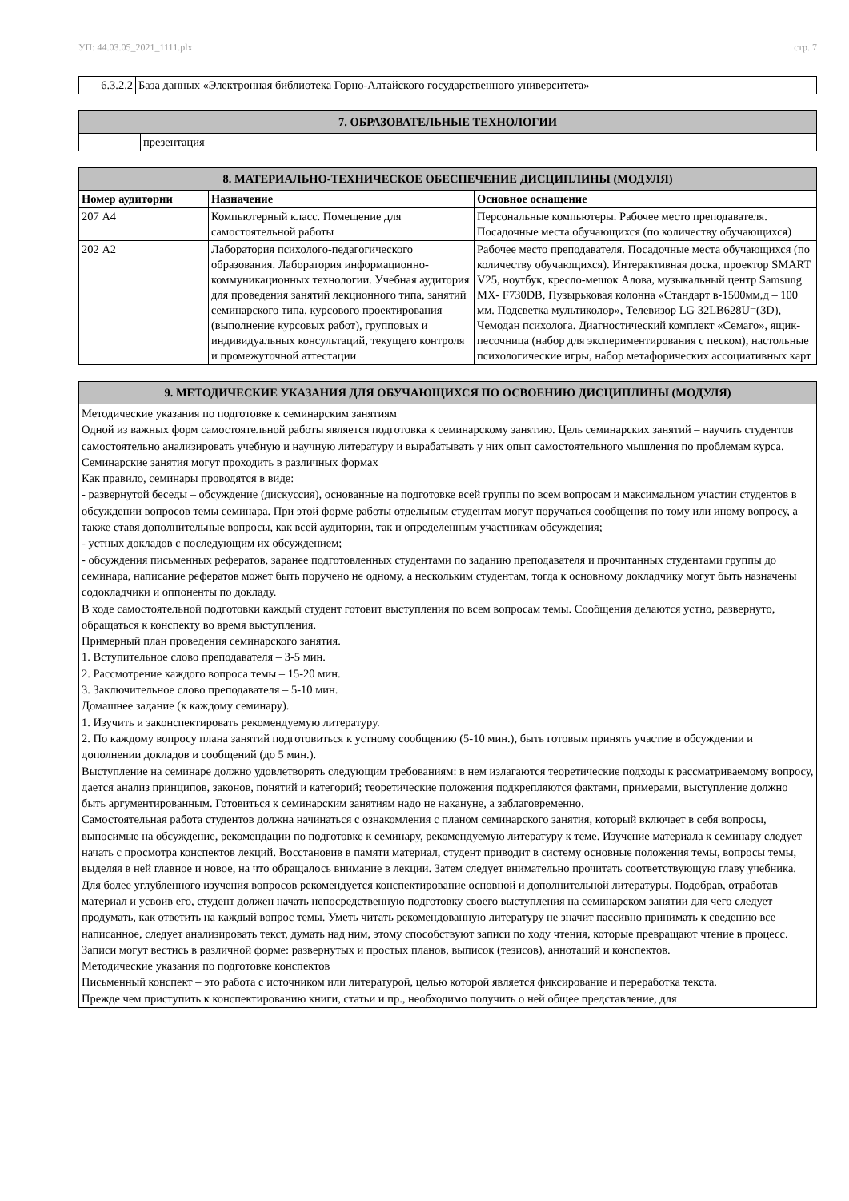УП: 44.03.05_2021_1111.plx стр. 7
| 6.3.2.2 | База данных «Электронная библиотека Горно-Алтайского государственного университета» |
| 7. ОБРАЗОВАТЕЛЬНЫЕ ТЕХНОЛОГИИ | | |
| --- | --- | --- |
| | презентация | |
| 8. МАТЕРИАЛЬНО-ТЕХНИЧЕСКОЕ ОБЕСПЕЧЕНИЕ ДИСЦИПЛИНЫ (МОДУЛЯ) | | |
| --- | --- | --- |
| Номер аудитории | Назначение | Основное оснащение |
| 207 А4 | Компьютерный класс. Помещение для самостоятельной работы | Персональные компьютеры. Рабочее место преподавателя. Посадочные места обучающихся (по количеству обучающихся) |
| 202 А2 | Лаборатория психолого-педагогического образования. Лаборатория информационно-коммуникационных технологии. Учебная аудитория для проведения занятий лекционного типа, занятий семинарского типа, курсового проектирования (выполнение курсовых работ), групповых и индивидуальных консультаций, текущего контроля и промежуточной аттестации | Рабочее место преподавателя. Посадочные места обучающихся (по количеству обучающихся). Интерактивная доска, проектор SMART V25, ноутбук, кресло-мешок Алова, музыкальный центр Samsung MX- F730DB, Пузырьковая колонна «Стандарт в-1500мм,д – 100 мм. Подсветка мультиколор», Телевизор LG 32LB628U=(3D), Чемодан психолога. Диагностический комплект «Семаго», ящик-песочница (набор для экспериментирования с песком), настольные психологические игры, набор метафорических ассоциативных карт |
| 9. МЕТОДИЧЕСКИЕ УКАЗАНИЯ ДЛЯ ОБУЧАЮЩИХСЯ ПО ОСВОЕНИЮ ДИСЦИПЛИНЫ (МОДУЛЯ) |
| --- |
| Методические указания по подготовке к семинарским занятиям Одной из важных форм самостоятельной работы является подготовка к семинарскому занятию. Цель семинарских занятий – научить студентов самостоятельно анализировать учебную и научную литературу и вырабатывать у них опыт самостоятельного мышления по проблемам курса. Семинарские занятия могут проходить в различных формах Как правило, семинары проводятся в виде: - развернутой беседы – обсуждение (дискуссия), основанные на подготовке всей группы по всем вопросам и максимальном участии студентов в обсуждении вопросов темы семинара. При этой форме работы отдельным студентам могут поручаться сообщения по тому или иному вопросу, а также ставя дополнительные вопросы, как всей аудитории, так и определенным участникам обсуждения; - устных докладов с последующим их обсуждением; - обсуждения письменных рефератов, заранее подготовленных студентами по заданию преподавателя и прочитанных студентами группы до семинара, написание рефератов может быть поручено не одному, а нескольким студентам, тогда к основному докладчику могут быть назначены содокладчики и оппоненты по докладу. В ходе самостоятельной подготовки каждый студент готовит выступления по всем вопросам темы. Сообщения делаются устно, развернуто, обращаться к конспекту во время выступления. Примерный план проведения семинарского занятия. 1. Вступительное слово преподавателя – 3-5 мин. 2. Рассмотрение каждого вопроса темы – 15-20 мин. 3. Заключительное слово преподавателя – 5-10 мин. Домашнее задание (к каждому семинару). 1. Изучить и законспектировать рекомендуемую литературу. 2. По каждому вопросу плана занятий подготовиться к устному сообщению (5-10 мин.), быть готовым принять участие в обсуждении и дополнении докладов и сообщений (до 5 мин.). Выступление на семинаре должно удовлетворять следующим требованиям: в нем излагаются теоретические подходы к рассматриваемому вопросу, дается анализ принципов, законов, понятий и категорий; теоретические положения подкрепляются фактами, примерами, выступление должно быть аргументированным. Готовиться к семинарским занятиям надо не накануне, а заблаговременно. Самостоятельная работа студентов должна начинаться с ознакомления с планом семинарского занятия, который включает в себя вопросы, выносимые на обсуждение, рекомендации по подготовке к семинару, рекомендуемую литературу к теме. Изучение материала к семинару следует начать с просмотра конспектов лекций. Восстановив в памяти материал, студент приводит в систему основные положения темы, вопросы темы, выделяя в ней главное и новое, на что обращалось внимание в лекции. Затем следует внимательно прочитать соответствующую главу учебника. Для более углубленного изучения вопросов рекомендуется конспектирование основной и дополнительной литературы. Подобрав, отработав материал и усвоив его, студент должен начать непосредственную подготовку своего выступления на семинарском занятии для чего следует продумать, как ответить на каждый вопрос темы. Уметь читать рекомендованную литературу не значит пассивно принимать к сведению все написанное, следует анализировать текст, думать над ним, этому способствуют записи по ходу чтения, которые превращают чтение в процесс. Записи могут вестись в различной форме: развернутых и простых планов, выписок (тезисов), аннотаций и конспектов. Методические указания по подготовке конспектов Письменный конспект – это работа с источником или литературой, целью которой является фиксирование и переработка текста. Прежде чем приступить к конспектированию книги, статьи и пр., необходимо получить о ней общее представление, для |